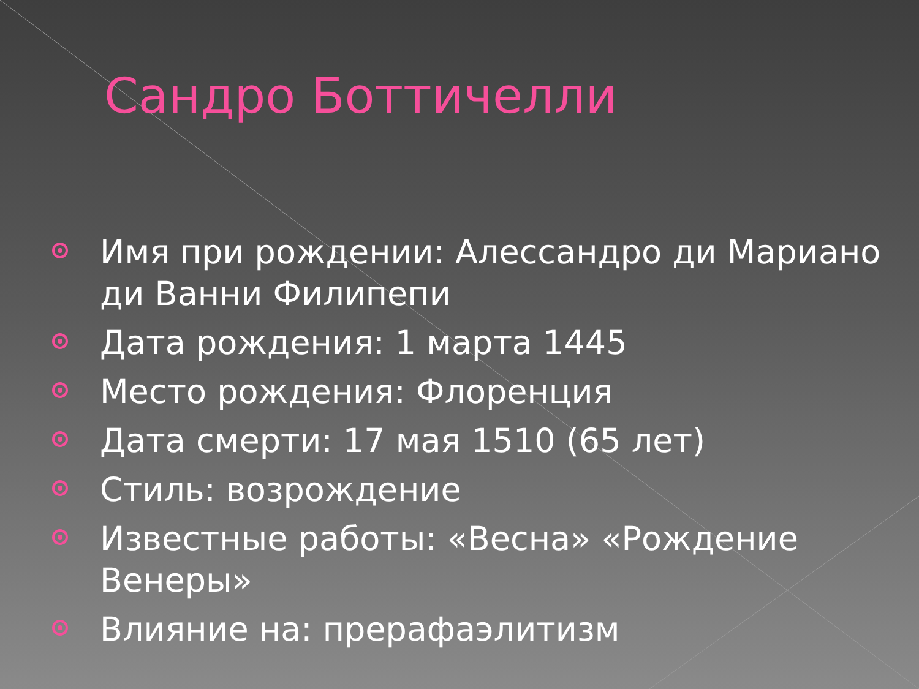Сандро Боттичелли
Имя при рождении: Алессандро ди Мариано ди Ванни Филипепи
Дата рождения: 1 марта 1445
Место рождения: Флоренция
Дата смерти: 17 мая 1510 (65 лет)
Стиль: возрождение
Известные работы: «Весна» «Рождение Венеры»
Влияние на: прерафаэлитизм